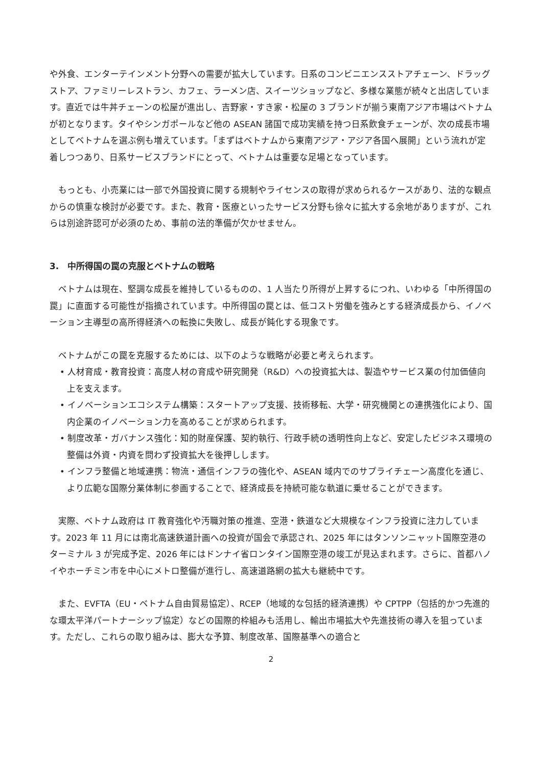や外食、エンターテインメント分野への需要が拡大しています。日系のコンビニエンスストアチェーン、ドラッグストア、ファミリーレストラン、カフェ、ラーメン店、スイーツショップなど、多様な業態が続々と出店しています。直近では牛丼チェーンの松屋が進出し、吉野家・すき家・松屋の 3 ブランドが揃う東南アジア市場はベトナムが初となります。タイやシンガポールなど他の ASEAN 諸国で成功実績を持つ日系飲食チェーンが、次の成長市場としてベトナムを選ぶ例も増えています。「まずはベトナムから東南アジア・アジア各国へ展開」という流れが定着しつつあり、日系サービスブランドにとって、ベトナムは重要な足場となっています。
　もっとも、小売業には一部で外国投資に関する規制やライセンスの取得が求められるケースがあり、法的な観点からの慎重な検討が必要です。また、教育・医療といったサービス分野も徐々に拡大する余地がありますが、これらは別途許認可が必須のため、事前の法的準備が欠かせません。
3.　中所得国の罠の克服とベトナムの戦略
　ベトナムは現在、堅調な成長を維持しているものの、1 人当たり所得が上昇するにつれ、いわゆる「中所得国の罠」に直面する可能性が指摘されています。中所得国の罠とは、低コスト労働を強みとする経済成長から、イノベーション主導型の高所得経済への転換に失敗し、成長が鈍化する現象です。
　ベトナムがこの罠を克服するためには、以下のような戦略が必要と考えられます。
• 人材育成・教育投資：高度人材の育成や研究開発（R&D）への投資拡大は、製造やサービス業の付加価値向上を支えます。
• イノベーションエコシステム構築：スタートアップ支援、技術移転、大学・研究機関との連携強化により、国内企業のイノベーション力を高めることが求められます。
• 制度改革・ガバナンス強化：知的財産保護、契約執行、行政手続の透明性向上など、安定したビジネス環境の整備は外資・内資を問わず投資拡大を後押しします。
• インフラ整備と地域連携：物流・通信インフラの強化や、ASEAN 域内でのサプライチェーン高度化を通じ、より広範な国際分業体制に参画することで、経済成長を持続可能な軌道に乗せることができます。
　実際、ベトナム政府は IT 教育強化や汚職対策の推進、空港・鉄道など大規模なインフラ投資に注力しています。2023 年 11 月には南北高速鉄道計画への投資が国会で承認され、2025 年にはタンソンニャット国際空港のターミナル 3 が完成予定、2026 年にはドンナイ省ロンタイン国際空港の竣工が見込まれます。さらに、首都ハノイやホーチミン市を中心にメトロ整備が進行し、高速道路網の拡大も継続中です。
　また、EVFTA（EU・ベトナム自由貿易協定）、RCEP（地域的な包括的経済連携）や CPTPP（包括的かつ先進的な環太平洋パートナーシップ協定）などの国際的枠組みも活用し、輸出市場拡大や先進技術の導入を狙っています。ただし、これらの取り組みは、膨大な予算、制度改革、国際基準への適合と
2